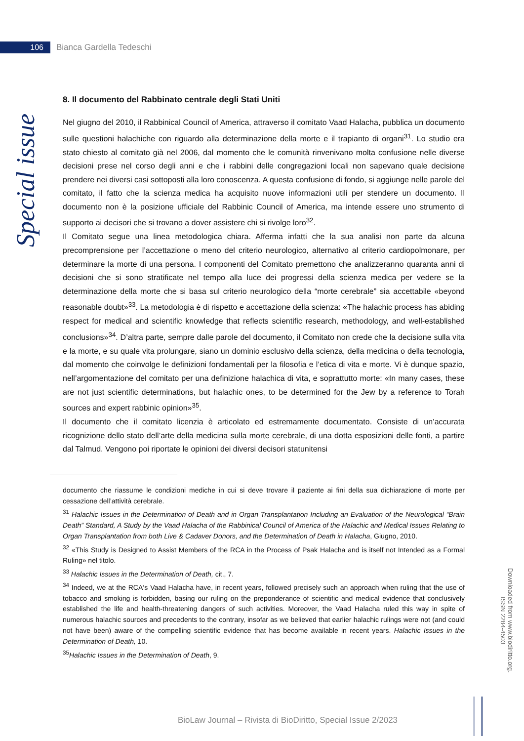106
Bianca Gardella Tedeschi
Special issue
8. Il documento del Rabbinato centrale degli Stati Uniti
Nel giugno del 2010, il Rabbinical Council of America, attraverso il comitato Vaad Halacha, pubblica un documento sulle questioni halachiche con riguardo alla determinazione della morte e il trapianto di organi<sup>31</sup>. Lo studio era stato chiesto al comitato già nel 2006, dal momento che le comunità rinvenivano molta confusione nelle diverse decisioni prese nel corso degli anni e che i rabbini delle congregazioni locali non sapevano quale decisione prendere nei diversi casi sottoposti alla loro conoscenza. A questa confusione di fondo, si aggiunge nelle parole del comitato, il fatto che la scienza medica ha acquisito nuove informazioni utili per stendere un documento. Il documento non è la posizione ufficiale del Rabbinic Council of America, ma intende essere uno strumento di supporto ai decisori che si trovano a dover assistere chi si rivolge loro<sup>32</sup>.
Il Comitato segue una linea metodologica chiara. Afferma infatti che la sua analisi non parte da alcuna precomprensione per l’accettazione o meno del criterio neurologico, alternativo al criterio cardiopolmonare, per determinare la morte di una persona. I componenti del Comitato premettono che analizzeranno quaranta anni di decisioni che si sono stratificate nel tempo alla luce dei progressi della scienza medica per vedere se la determinazione della morte che si basa sul criterio neurologico della “morte cerebrale” sia accettabile «beyond reasonable doubt»<sup>33</sup>. La metodologia è di rispetto e accettazione della scienza: «The halachic process has abiding respect for medical and scientific knowledge that reflects scientific research, methodology, and well-established conclusions»<sup>34</sup>. D’altra parte, sempre dalle parole del documento, il Comitato non crede che la decisione sulla vita e la morte, e su quale vita prolungare, siano un dominio esclusivo della scienza, della medicina o della tecnologia, dal momento che coinvolge le definizioni fondamentali per la filosofia e l’etica di vita e morte. Vi è dunque spazio, nell’argomentazione del comitato per una definizione halachica di vita, e soprattutto morte: «In many cases, these are not just scientific determinations, but halachic ones, to be determined for the Jew by a reference to Torah sources and expert rabbinic opinion»<sup>35</sup>.
Il documento che il comitato licenzia è articolato ed estremamente documentato. Consiste di un’accurata ricognizione dello stato dell’arte della medicina sulla morte cerebrale, di una dotta esposizioni delle fonti, a partire dal Talmud. Vengono poi riportate le opinioni dei diversi decisori statunitensi
documento che riassume le condizioni mediche in cui si deve trovare il paziente ai fini della sua dichiarazione di morte per cessazione dell’attività cerebrale.
<sup>31</sup> Halachic Issues in the Determination of Death and in Organ Transplantation Including an Evaluation of the Neurological “Brain Death” Standard, A Study by the Vaad Halacha of the Rabbinical Council of America of the Halachic and Medical Issues Relating to Organ Transplantation from both Live & Cadaver Donors, and the Determination of Death in Halacha, Giugno, 2010.
<sup>32</sup> «This Study is Designed to Assist Members of the RCA in the Process of Psak Halacha and is itself not Intended as a Formal Ruling» nel titolo.
<sup>33</sup> Halachic Issues in the Determination of Death, cit., 7.
<sup>34</sup> Indeed, we at the RCA‘s Vaad Halacha have, in recent years, followed precisely such an approach when ruling that the use of tobacco and smoking is forbidden, basing our ruling on the preponderance of scientific and medical evidence that conclusively established the life and health-threatening dangers of such activities. Moreover, the Vaad Halacha ruled this way in spite of numerous halachic sources and precedents to the contrary, insofar as we believed that earlier halachic rulings were not (and could not have been) aware of the compelling scientific evidence that has become available in recent years. Halachic Issues in the Determination of Death, 10.
<sup>35</sup> Halachic Issues in the Determination of Death, 9.
Downloaded from www.biodiritto.org.
ISSN 2284-4503
BioLaw Journal – Rivista di BioDiritto, Special Issue 2/2023